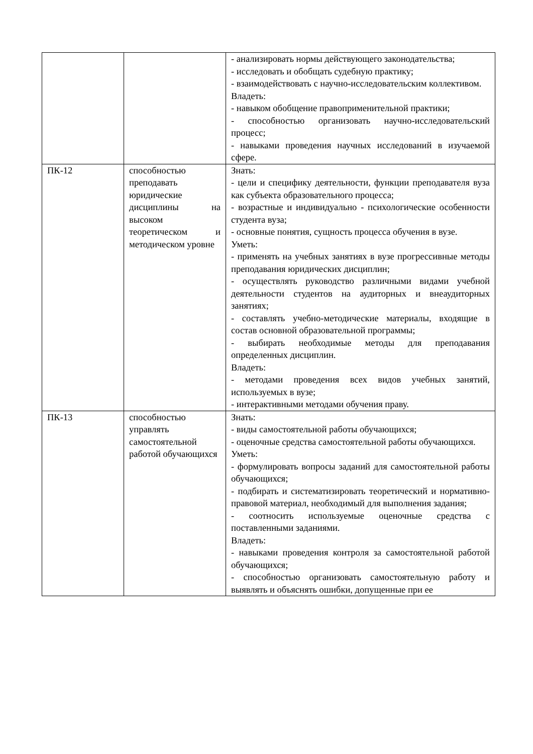| | | - анализировать нормы действующего законодательства; - исследовать и обобщать судебную практику; - взаимодействовать с научно-исследовательским коллективом. Владеть: - навыком обобщение правоприменительной практики; - способностью организовать научно-исследовательский процесс; - навыками проведения научных исследований в изучаемой сфере. |
| ПК-12 | способностью преподавать юридические дисциплины на высоком теоретическом и методическом уровне | Знать: - цели и специфику деятельности, функции преподавателя вуза как субъекта образовательного процесса; - возрастные и индивидуально - психологические особенности студента вуза; - основные понятия, сущность процесса обучения в вузе. Уметь: - применять на учебных занятиях в вузе прогрессивные методы преподавания юридических дисциплин; - осуществлять руководство различными видами учебной деятельности студентов на аудиторных и внеаудиторных занятиях; - составлять учебно-методические материалы, входящие в состав основной образовательной программы; - выбирать необходимые методы для преподавания определенных дисциплин. Владеть: - методами проведения всех видов учебных занятий, используемых в вузе; - интерактивными методами обучения праву. |
| ПК-13 | способностью управлять самостоятельной работой обучающихся | Знать: - виды самостоятельной работы обучающихся; - оценочные средства самостоятельной работы обучающихся. Уметь: - формулировать вопросы заданий для самостоятельной работы обучающихся; - подбирать и систематизировать теоретический и нормативно-правовой материал, необходимый для выполнения задания; - соотносить используемые оценочные средства с поставленными заданиями. Владеть: - навыками проведения контроля за самостоятельной работой обучающихся; - способностью организовать самостоятельную работу и выявлять и объяснять ошибки, допущенные при ее |